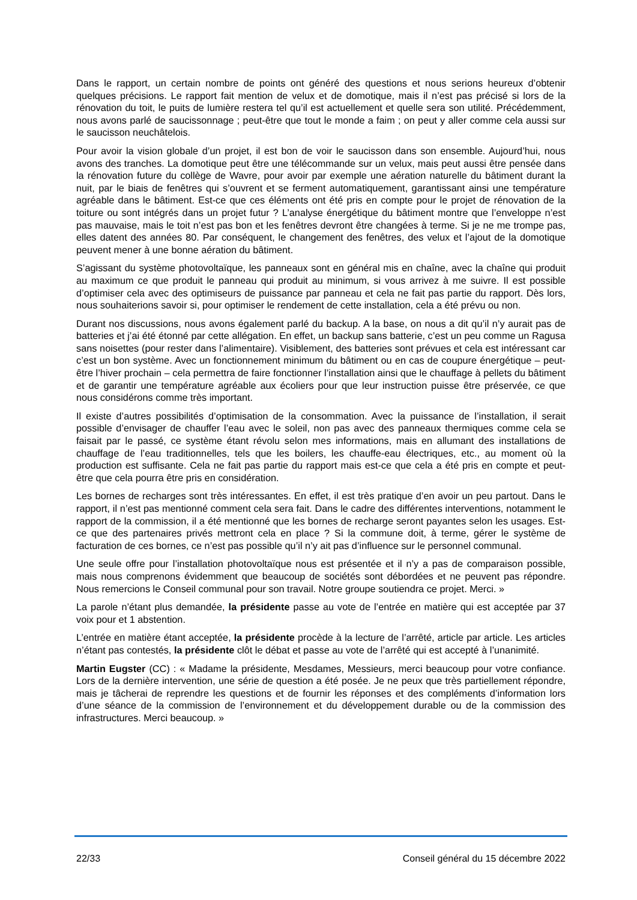Dans le rapport, un certain nombre de points ont généré des questions et nous serions heureux d’obtenir quelques précisions. Le rapport fait mention de velux et de domotique, mais il n’est pas précisé si lors de la rénovation du toit, le puits de lumière restera tel qu’il est actuellement et quelle sera son utilité. Précédemment, nous avons parlé de saucissonnage ; peut-être que tout le monde a faim ; on peut y aller comme cela aussi sur le saucisson neuchâtelois.
Pour avoir la vision globale d’un projet, il est bon de voir le saucisson dans son ensemble. Aujourd’hui, nous avons des tranches. La domotique peut être une télécommande sur un velux, mais peut aussi être pensée dans la rénovation future du collège de Wavre, pour avoir par exemple une aération naturelle du bâtiment durant la nuit, par le biais de fenêtres qui s’ouvrent et se ferment automatiquement, garantissant ainsi une température agréable dans le bâtiment. Est-ce que ces éléments ont été pris en compte pour le projet de rénovation de la toiture ou sont intégrés dans un projet futur ? L’analyse énergétique du bâtiment montre que l’enveloppe n’est pas mauvaise, mais le toit n’est pas bon et les fenêtres devront être changées à terme. Si je ne me trompe pas, elles datent des années 80. Par conséquent, le changement des fenêtres, des velux et l’ajout de la domotique peuvent mener à une bonne aération du bâtiment.
S’agissant du système photovoltaïque, les panneaux sont en général mis en chaîne, avec la chaîne qui produit au maximum ce que produit le panneau qui produit au minimum, si vous arrivez à me suivre. Il est possible d’optimiser cela avec des optimiseurs de puissance par panneau et cela ne fait pas partie du rapport. Dès lors, nous souhaiterions savoir si, pour optimiser le rendement de cette installation, cela a été prévu ou non.
Durant nos discussions, nous avons également parlé du backup. A la base, on nous a dit qu’il n’y aurait pas de batteries et j’ai été étonné par cette allégation. En effet, un backup sans batterie, c’est un peu comme un Ragusa sans noisettes (pour rester dans l’alimentaire). Visiblement, des batteries sont prévues et cela est intéressant car c’est un bon système. Avec un fonctionnement minimum du bâtiment ou en cas de coupure énergétique – peut-être l’hiver prochain – cela permettra de faire fonctionner l’installation ainsi que le chauffage à pellets du bâtiment et de garantir une température agréable aux écoliers pour que leur instruction puisse être préservée, ce que nous considérons comme très important.
Il existe d’autres possibilités d’optimisation de la consommation. Avec la puissance de l’installation, il serait possible d’envisager de chauffer l’eau avec le soleil, non pas avec des panneaux thermiques comme cela se faisait par le passé, ce système étant révolu selon mes informations, mais en allumant des installations de chauffage de l’eau traditionnelles, tels que les boilers, les chauffe-eau électriques, etc., au moment où la production est suffisante. Cela ne fait pas partie du rapport mais est-ce que cela a été pris en compte et peut-être que cela pourra être pris en considération.
Les bornes de recharges sont très intéressantes. En effet, il est très pratique d’en avoir un peu partout. Dans le rapport, il n’est pas mentionné comment cela sera fait. Dans le cadre des différentes interventions, notamment le rapport de la commission, il a été mentionné que les bornes de recharge seront payantes selon les usages. Est-ce que des partenaires privés mettront cela en place ? Si la commune doit, à terme, gérer le système de facturation de ces bornes, ce n’est pas possible qu’il n’y ait pas d’influence sur le personnel communal.
Une seule offre pour l’installation photovoltaïque nous est présentée et il n’y a pas de comparaison possible, mais nous comprenons évidemment que beaucoup de sociétés sont débordées et ne peuvent pas répondre. Nous remercions le Conseil communal pour son travail. Notre groupe soutiendra ce projet. Merci. »
La parole n’étant plus demandée, la présidente passe au vote de l’entrée en matière qui est acceptée par 37 voix pour et 1 abstention.
L’entrée en matière étant acceptée, la présidente procède à la lecture de l’arrêté, article par article. Les articles n’étant pas contestés, la présidente clôt le débat et passe au vote de l’arrêté qui est accepté à l’unanimité.
Martin Eugster (CC) : « Madame la présidente, Mesdames, Messieurs, merci beaucoup pour votre confiance. Lors de la dernière intervention, une série de question a été posée. Je ne peux que très partiellement répondre, mais je tâcherai de reprendre les questions et de fournir les réponses et des compléments d’information lors d’une séance de la commission de l’environnement et du développement durable ou de la commission des infrastructures. Merci beaucoup. »
22/33 Conseil général du 15 décembre 2022